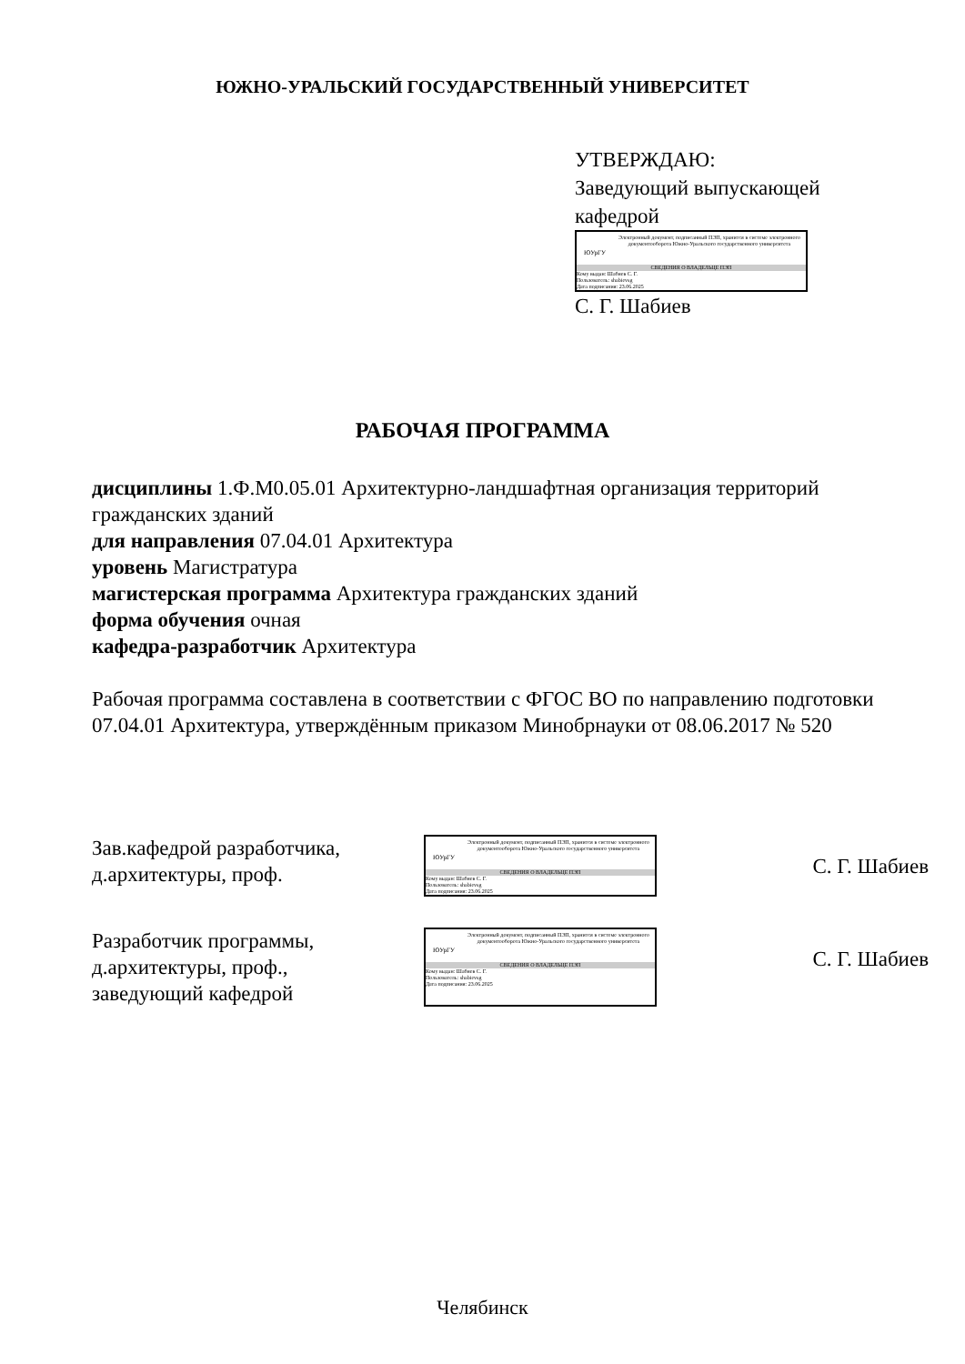ЮЖНО-УРАЛЬСКИЙ ГОСУДАРСТВЕННЫЙ УНИВЕРСИТЕТ
УТВЕРЖДАЮ:
Заведующий выпускающей
кафедрой
ЮУрГУ
Электронный документ, подписанный ПЭП, хранится в системе электронного документооборота Южно-Уральского государственного университета
СВЕДЕНИЯ О ВЛАДЕЛЬЦЕ ПЭП
Кому выдан: Шабиев С. Г.
Пользователь: shabievsg
Дата подписания: 23.06.2025
С. Г. Шабиев
РАБОЧАЯ ПРОГРАММА
дисциплины 1.Ф.М0.05.01 Архитектурно-ландшафтная организация территорий гражданских зданий
для направления 07.04.01 Архитектура
уровень Магистратура
магистерская программа Архитектура гражданских зданий
форма обучения очная
кафедра-разработчик Архитектура
Рабочая программа составлена в соответствии с ФГОС ВО по направлению подготовки 07.04.01 Архитектура, утверждённым приказом Минобрнауки от 08.06.2017 № 520
Зав.кафедрой разработчика,
д.архитектуры, проф.
ЮУрГУ
Электронный документ, подписанный ПЭП, хранится в системе электронного документооборота Южно-Уральского государственного университета
СВЕДЕНИЯ О ВЛАДЕЛЬЦЕ ПЭП
Кому выдан: Шабиев С. Г.
Пользователь: shabievsg
Дата подписания: 23.06.2025
С. Г. Шабиев
Разработчик программы,
д.архитектуры, проф.,
заведующий кафедрой
ЮУрГУ
Электронный документ, подписанный ПЭП, хранится в системе электронного документооборота Южно-Уральского государственного университета
СВЕДЕНИЯ О ВЛАДЕЛЬЦЕ ПЭП
Кому выдан: Шабиев С. Г.
Пользователь: shabievsg
Дата подписания: 23.06.2025
С. Г. Шабиев
Челябинск